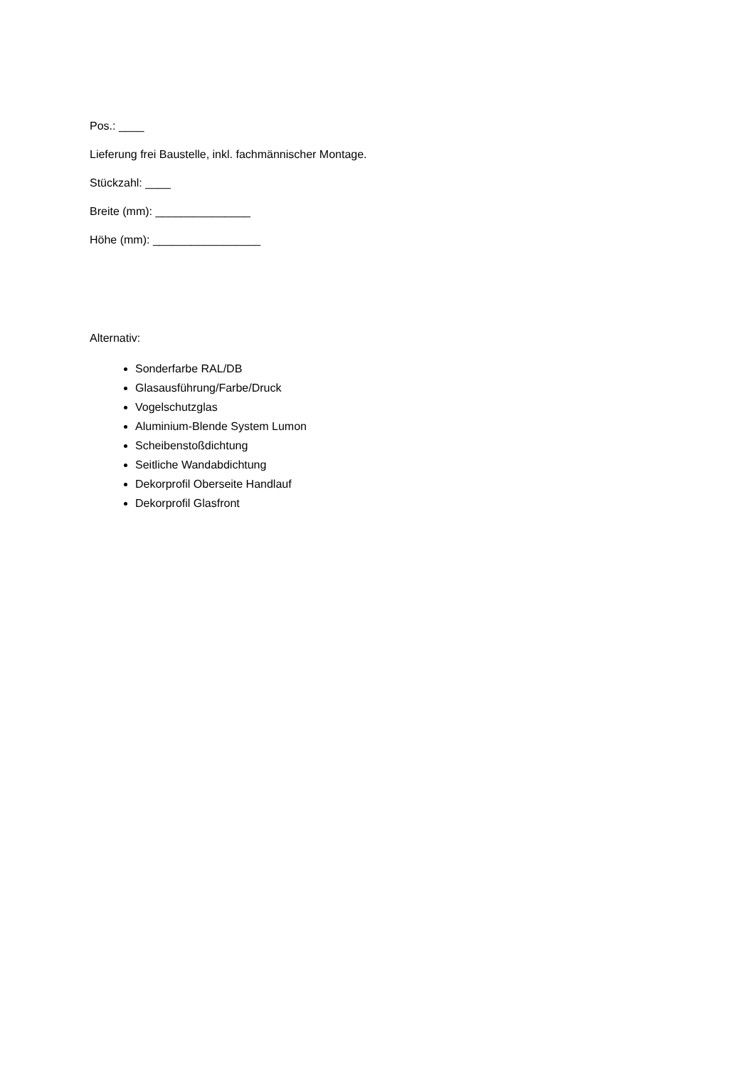Pos.: ____
Lieferung frei Baustelle, inkl. fachmännischer Montage.
Stückzahl: ____
Breite (mm): _______________
Höhe (mm): _________________
Alternativ:
Sonderfarbe RAL/DB
Glasausführung/Farbe/Druck
Vogelschutzglas
Aluminium-Blende System Lumon
Scheibenstoßdichtung
Seitliche Wandabdichtung
Dekorprofil Oberseite Handlauf
Dekorprofil Glasfront